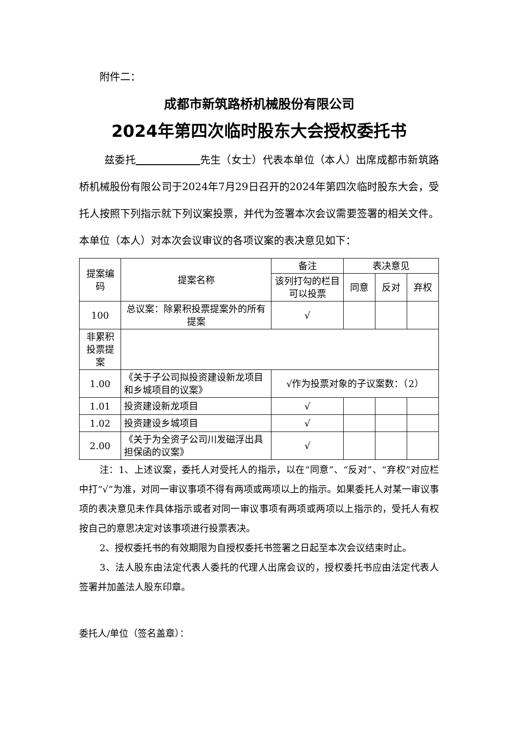附件二：
成都市新筑路桥机械股份有限公司
2024年第四次临时股东大会授权委托书
兹委托 先生（女士）代表本单位（本人）出席成都市新筑路桥机械股份有限公司于2024年7月29日召开的2024年第四次临时股东大会，受托人按照下列指示就下列议案投票，并代为签署本次会议需要签署的相关文件。本单位（本人）对本次会议审议的各项议案的表决意见如下：
| 提案编码 | 提案名称 | 备注 | 表决意见 | | |
| --- | --- | --- | --- | --- | --- |
| | | 该列打勾的栏目可以投票 | 同意 | 反对 | 弃权 |
| 100 | 总议案：除累积投票提案外的所有提案 | √ | | | |
| 非累积投票提案 | | | | | |
| 1.00 | 《关于子公司拟投资建设新龙项目和乡城项目的议案》 | √作为投票对象的子议案数：（2） | | | |
| 1.01 | 投资建设新龙项目 | √ | | | |
| 1.02 | 投资建设乡城项目 | √ | | | |
| 2.00 | 《关于为全资子公司川发磁浮出具担保函的议案》 | √ | | | |
注：1、上述议案，委托人对受托人的指示，以在“同意”、“反对”、“弃权”对应栏中打“√”为准，对同一审议事项不得有两项或两项以上的指示。如果委托人对某一审议事项的表决意见未作具体指示或者对同一审议事项有两项或两项以上指示的，受托人有权按自己的意思决定对该事项进行投票表决。
2、授权委托书的有效期限为自授权委托书签署之日起至本次会议结束时止。
3、法人股东由法定代表人委托的代理人出席会议的，授权委托书应由法定代表人签署并加盖法人股东印章。
委托人/单位（签名盖章）：